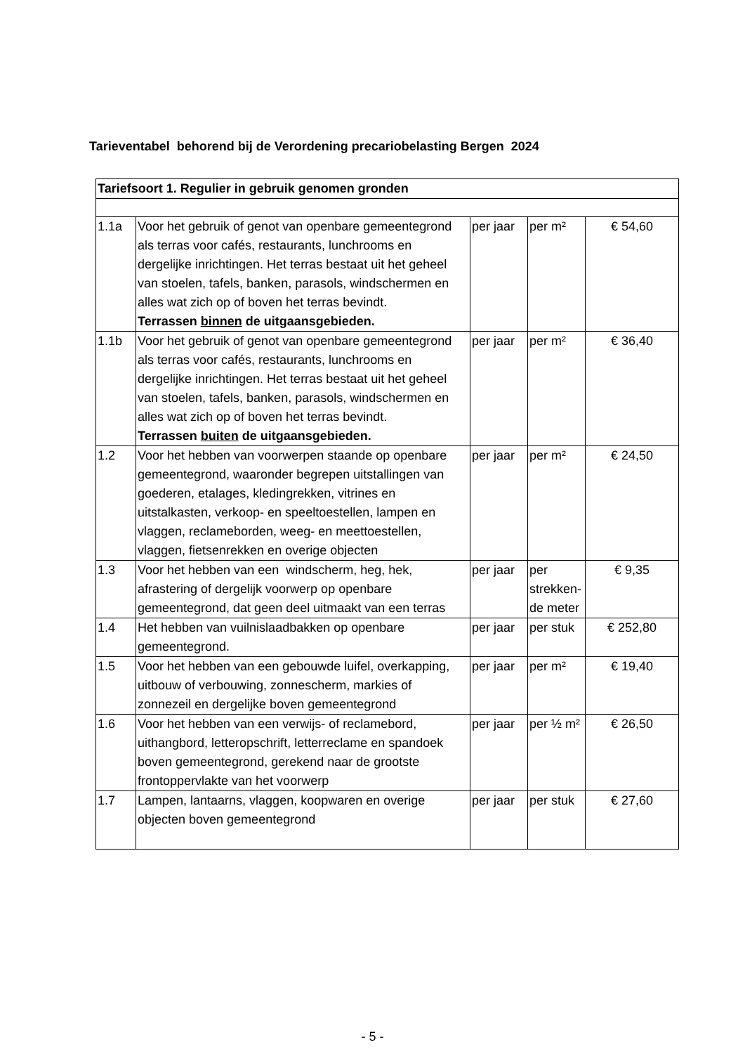Tarieventabel behorend bij de Verordening precariobelasting Bergen 2024
| Tariefsoort 1. Regulier in gebruik genomen gronden | | | | |
| --- | --- | --- | --- | --- |
| 1.1a | Voor het gebruik of genot van openbare gemeentegrond als terras voor cafés, restaurants, lunchrooms en dergelijke inrichtingen. Het terras bestaat uit het geheel van stoelen, tafels, banken, parasols, windschermen en alles wat zich op of boven het terras bevindt. Terrassen binnen de uitgaansgebieden. | per jaar | per m² | € 54,60 |
| 1.1b | Voor het gebruik of genot van openbare gemeentegrond als terras voor cafés, restaurants, lunchrooms en dergelijke inrichtingen. Het terras bestaat uit het geheel van stoelen, tafels, banken, parasols, windschermen en alles wat zich op of boven het terras bevindt. Terrassen buiten de uitgaansgebieden. | per jaar | per m² | € 36,40 |
| 1.2 | Voor het hebben van voorwerpen staande op openbare gemeentegrond, waaronder begrepen uitstallingen van goederen, etalages, kledingrekken, vitrines en uitstalkasten, verkoop- en speeltoestellen, lampen en vlaggen, reclameborden, weeg- en meettoestellen, vlaggen, fietsenrekken en overige objecten | per jaar | per m² | € 24,50 |
| 1.3 | Voor het hebben van een windscherm, heg, hek, afrastering of dergelijk voorwerp op openbare gemeentegrond, dat geen deel uitmaakt van een terras | per jaar | per strekken-de meter | € 9,35 |
| 1.4 | Het hebben van vuilnislaadbakken op openbare gemeentegrond. | per jaar | per stuk | € 252,80 |
| 1.5 | Voor het hebben van een gebouwde luifel, overkapping, uitbouw of verbouwing, zonnescherm, markies of zonnezeil en dergelijke boven gemeentegrond | per jaar | per m² | € 19,40 |
| 1.6 | Voor het hebben van een verwijs- of reclamebord, uithangbord, letteropschrift, letterreclame en spandoek boven gemeentegrond, gerekend naar de grootste frontoppervlakte van het voorwerp | per jaar | per ½ m² | € 26,50 |
| 1.7 | Lampen, lantaarns, vlaggen, koopwaren en overige objecten boven gemeentegrond | per jaar | per stuk | € 27,60 |
- 5 -